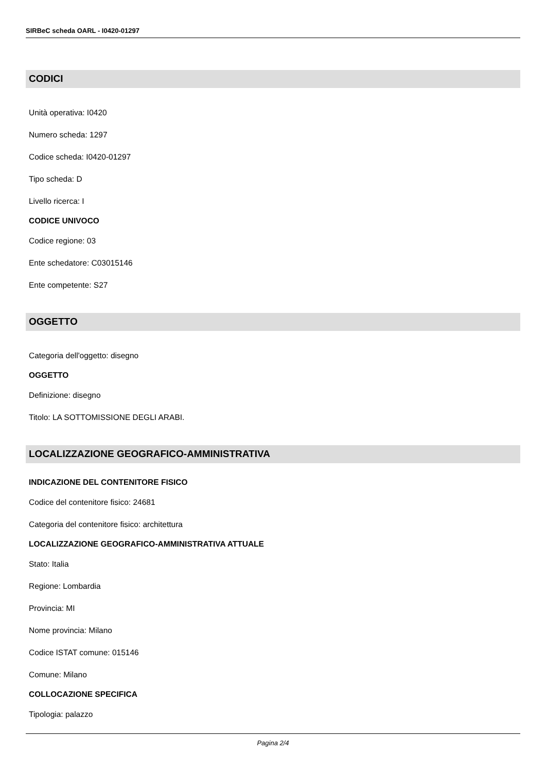SIRBeC scheda OARL - I0420-01297
CODICI
Unità operativa: I0420
Numero scheda: 1297
Codice scheda: I0420-01297
Tipo scheda: D
Livello ricerca: I
CODICE UNIVOCO
Codice regione: 03
Ente schedatore: C03015146
Ente competente: S27
OGGETTO
Categoria dell'oggetto: disegno
OGGETTO
Definizione: disegno
Titolo: LA SOTTOMISSIONE DEGLI ARABI.
LOCALIZZAZIONE GEOGRAFICO-AMMINISTRATIVA
INDICAZIONE DEL CONTENITORE FISICO
Codice del contenitore fisico: 24681
Categoria del contenitore fisico: architettura
LOCALIZZAZIONE GEOGRAFICO-AMMINISTRATIVA ATTUALE
Stato: Italia
Regione: Lombardia
Provincia: MI
Nome provincia: Milano
Codice ISTAT comune: 015146
Comune: Milano
COLLOCAZIONE SPECIFICA
Tipologia: palazzo
Pagina 2/4